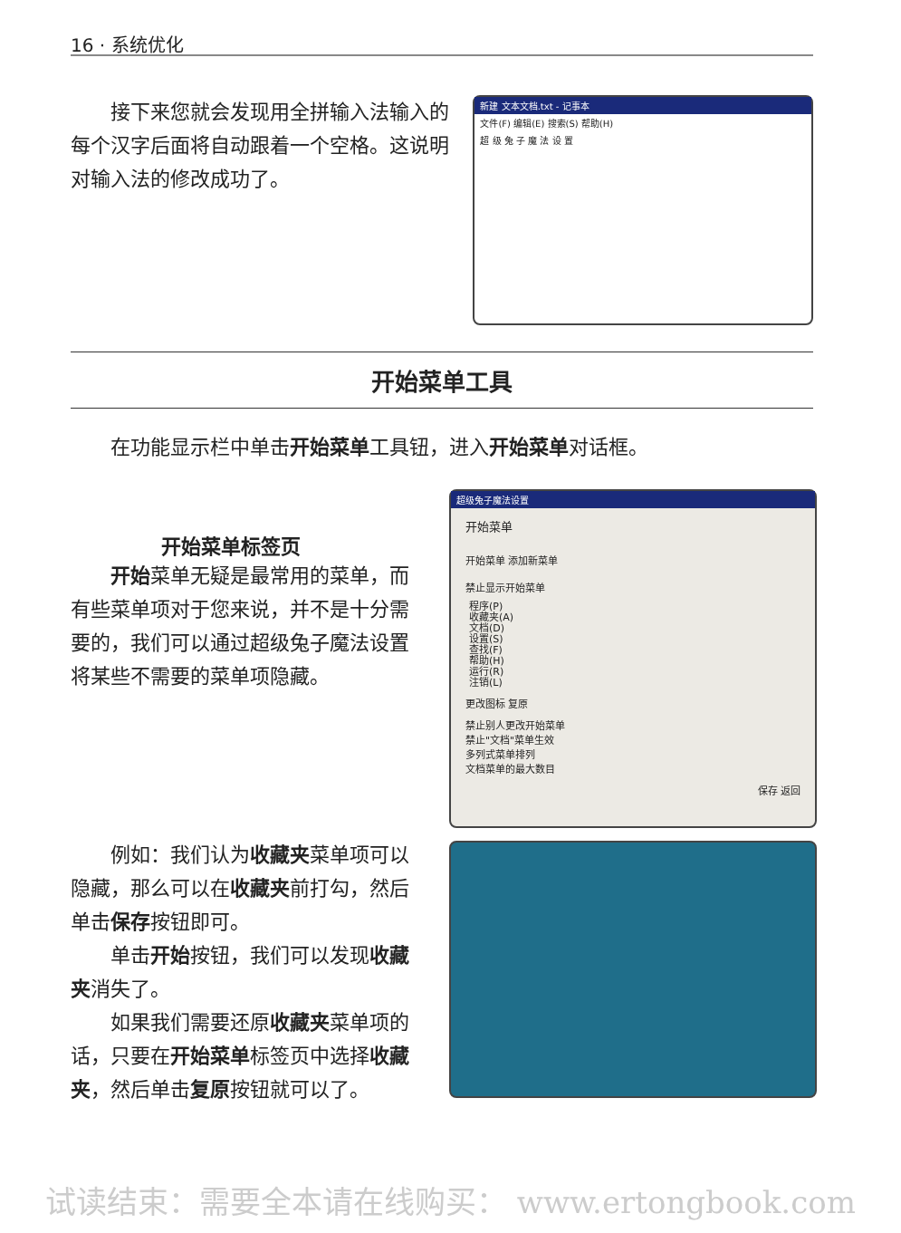16 · 系统优化
接下来您就会发现用全拼输入法输入的每个汉字后面将自动跟着一个空格。这说明对输入法的修改成功了。
新建 文本文档.txt - 记事本
文件(F) 编辑(E) 搜索(S) 帮助(H)
超 级 兔 子 魔 法 设 置
开始菜单工具
在功能显示栏中单击开始菜单工具钮，进入开始菜单对话框。
开始菜单标签页
开始菜单无疑是最常用的菜单，而有些菜单项对于您来说，并不是十分需要的，我们可以通过超级兔子魔法设置将某些不需要的菜单项隐藏。
超级兔子魔法设置
开始菜单
开始菜单 添加新菜单
禁止显示开始菜单
程序(P)
收藏夹(A)
文档(D)
设置(S)
查找(F)
帮助(H)
运行(R)
注销(L)
更改图标 复原
禁止别人更改开始菜单
禁止"文档"菜单生效
多列式菜单排列
文档菜单的最大数目
保存 返回
例如：我们认为收藏夹菜单项可以隐藏，那么可以在收藏夹前打勾，然后单击保存按钮即可。
单击开始按钮，我们可以发现收藏夹消失了。
如果我们需要还原收藏夹菜单项的话，只要在开始菜单标签页中选择收藏夹，然后单击复原按钮就可以了。
试读结束：需要全本请在线购买： www.ertongbook.com